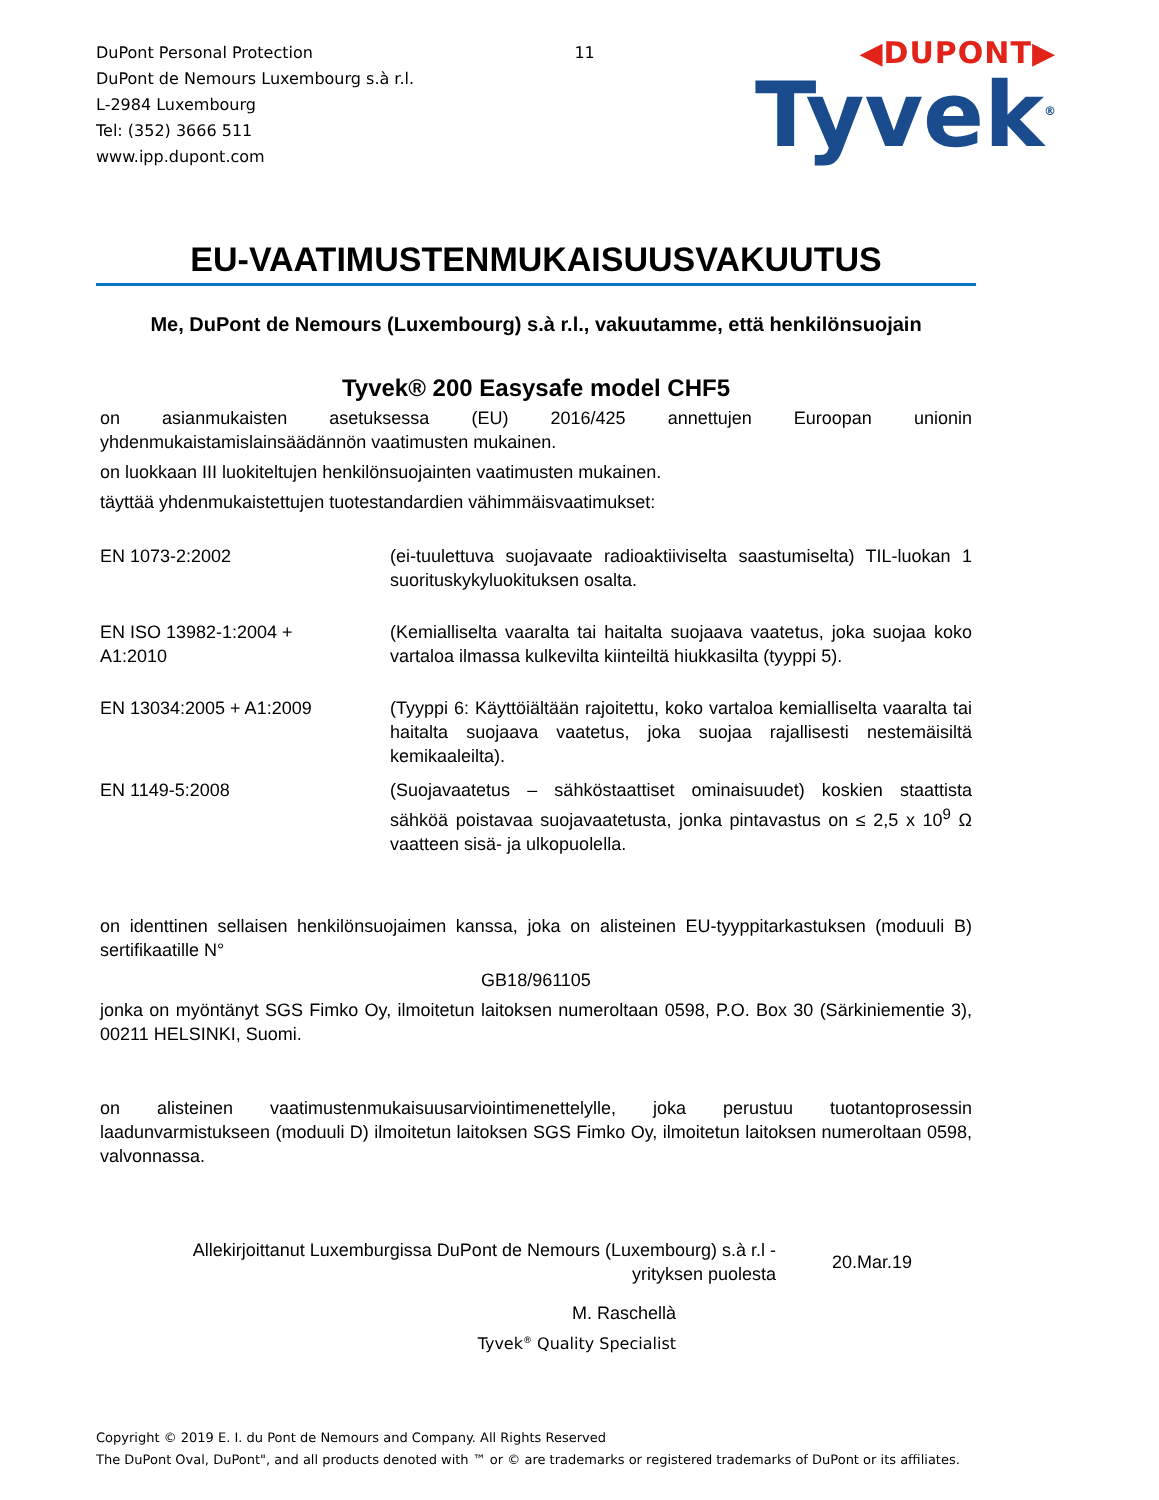DuPont Personal Protection
DuPont de Nemours Luxembourg s.à r.l.
L-2984 Luxembourg
Tel: (352) 3666 511
www.ipp.dupont.com
11
◀DUPONT▶
Tyvek<sup>®</sup>
EU-VAATIMUSTENMUKAISUUSVAKUUTUS
Me, DuPont de Nemours (Luxembourg) s.à r.l., vakuutamme, että henkilönsuojain
Tyvek® 200 Easysafe model CHF5
on asianmukaisten asetuksessa (EU) 2016/425 annettujen Euroopan unionin yhdenmukaistamislainsäädännön vaatimusten mukainen.
on luokkaan III luokiteltujen henkilönsuojainten vaatimusten mukainen.
täyttää yhdenmukaistettujen tuotestandardien vähimmäisvaatimukset:
| EN 1073-2:2002 | (ei-tuulettuva suojavaate radioaktiiviselta saastumiselta) TIL-luokan 1 suorituskykyluokituksen osalta. |
| EN ISO 13982-1:2004 + A1:2010 | (Kemialliselta vaaralta tai haitalta suojaava vaatetus, joka suojaa koko vartaloa ilmassa kulkevilta kiinteiltä hiukkasilta (tyyppi 5). |
| EN 13034:2005 + A1:2009 | (Tyyppi 6: Käyttöiältään rajoitettu, koko vartaloa kemialliselta vaaralta tai haitalta suojaava vaatetus, joka suojaa rajallisesti nestemäisiltä kemikaaleilta). |
| EN 1149-5:2008 | (Suojavaatetus – sähköstaattiset ominaisuudet) koskien staattista sähköä poistavaa suojavaatetusta, jonka pintavastus on ≤ 2,5 x 10<sup>9</sup> Ω vaatteen sisä- ja ulkopuolella. |
on identtinen sellaisen henkilönsuojaimen kanssa, joka on alisteinen EU-tyyppitarkastuksen (moduuli B) sertifikaatille N°
GB18/961105
jonka on myöntänyt SGS Fimko Oy, ilmoitetun laitoksen numeroltaan 0598, P.O. Box 30 (Särkiniementie 3), 00211 HELSINKI, Suomi.
on alisteinen vaatimustenmukaisuusarviointimenettelylle, joka perustuu tuotantoprosessin laadunvarmistukseen (moduuli D) ilmoitetun laitoksen SGS Fimko Oy, ilmoitetun laitoksen numeroltaan 0598, valvonnassa.
Allekirjoittanut Luxemburgissa DuPont de Nemours (Luxembourg) s.à r.l -
yrityksen puolesta
20.Mar.19
M. Raschellà
Tyvek<sup>®</sup> Quality Specialist
Copyright © 2019 E. I. du Pont de Nemours and Company. All Rights Reserved
The DuPont Oval, DuPont", and all products denoted with ™ or © are trademarks or registered trademarks of DuPont or its affiliates.